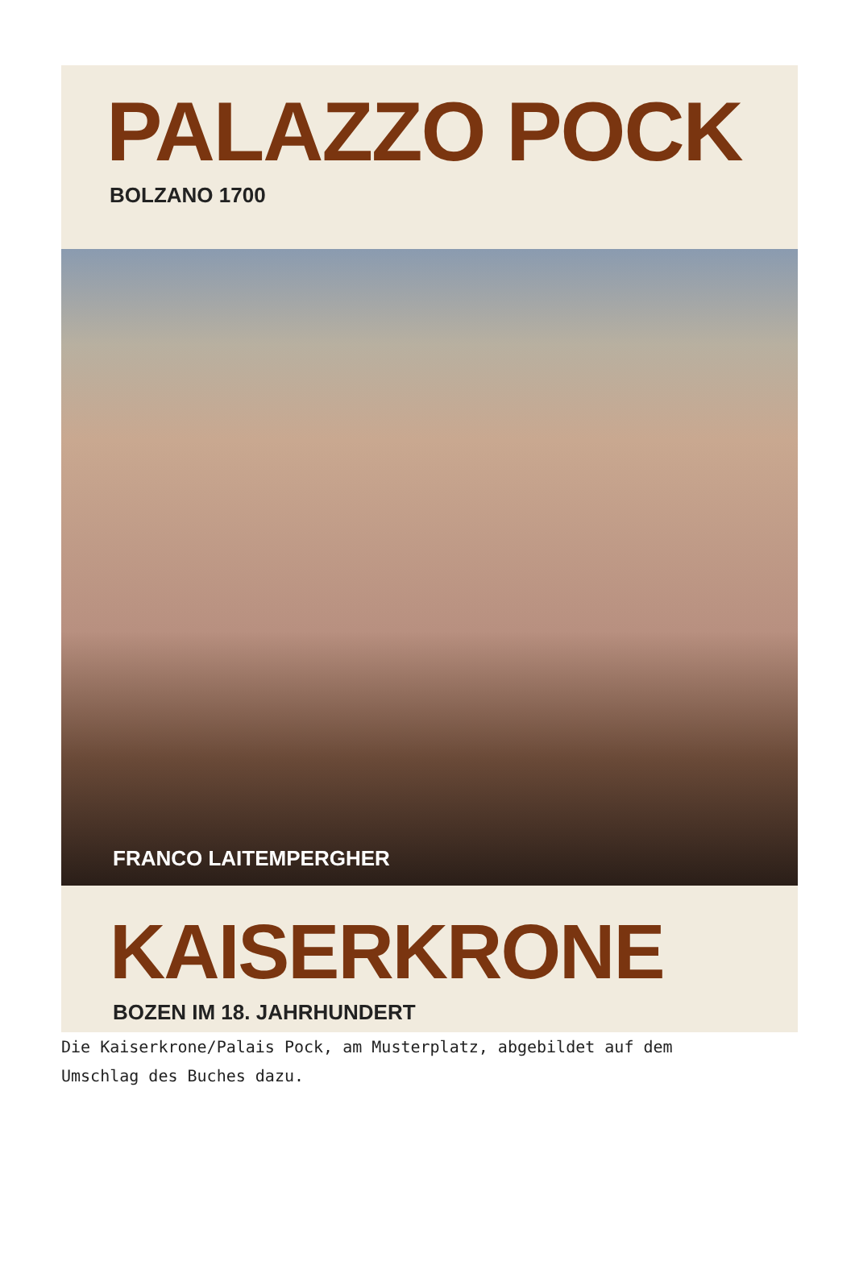PALAZZO POCK
BOLZANO 1700
FRANCO LAITEMPERGHER
KAISERKRONE
BOZEN IM 18. JAHRHUNDERT
Die Kaiserkrone/Palais Pock, am Musterplatz, abgebildet auf dem Umschlag des Buches dazu.